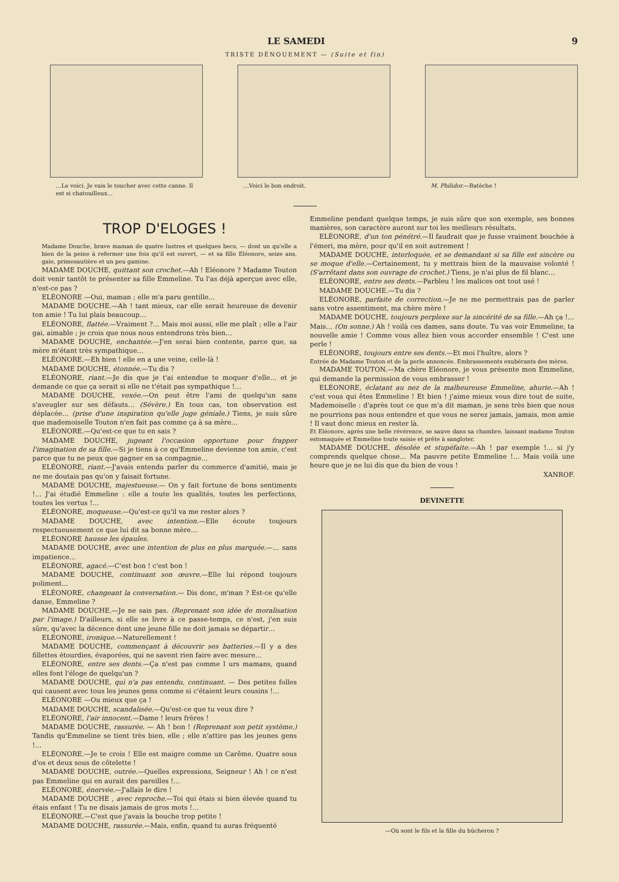LE SAMEDI 9
TRISTE DÉNOUEMENT — (Suite et fin)
…Le voici. Je vais le toucher avec cette canne. Il est si chatouilleux…
…Voici le bon endroit. M. Philidor.—Batèche !
TROP D'ELOGES !
Madame Douche, brave maman de quatre lustres et quelques becs, — dont un qu'elle a bien de la peine à refermer une fois qu'il est ouvert, — et sa fille Eléonore, seize ans, gaie, primesautière et un peu gamine.
MADAME DOUCHE, quittant son crochet.—Ah ! Eléonore ? Madame Touton doit venir tantôt te présenter sa fille Emmeline. Tu l'as déjà aperçue avec elle, n'est-ce pas ?
ELÉONORE —Oui, maman ; elle m'a paru gentille…
MADAME DOUCHE.—Ah ! tant mieux, car elle serait heureuse de devenir ton amie ! Tu lui plais beaucoup…
ELÉONORE, flattée.—Vraiment ?… Mais moi aussi, elle me plaît ; elle a l'air gai, aimable ; je crois que nous nous entendrons très bien…
MADAME DOUCHE, enchantée.—J'en serai bien contente, parce que, sa mère m'étant très sympathique…
ELÉONORE.—Eh bien ! elle en a une veine, celle-là !
MADAME DOUCHE, étonnée.—Tu dis ?
ELÉONORE, riant.—Je dis que je t'ai entendue te moquer d'elle… et je demande ce que ça serait si elle ne t'était pas sympathique !…
MADAME DOUCHE, vexée.—On peut être l'ami de quelqu'un sans s'aveugler sur ses défauts… (Sévère.) En tous cas, ton observation est déplacée… (prise d'une inspiration qu'elle juge géniale.) Tiens, je suis sûre que mademoiselle Touton n'en fait pas comme ça à sa mère…
ELÉONORE.—Qu'est-ce que tu en sais ?
MADAME DOUCHE, jugeant l'occasion opportune pour frapper l'imagination de sa fille.—Si je tiens à ce qu'Emmeline devienne ton amie, c'est parce que tu ne peux que gagner en sa compagnie…
ELÉONORE, riant.—J'avais entendu parler du commerce d'amitié, mais je ne me doutais pas qu'on y faisait fortune.
MADAME DOUCHE, majestueuse.— On y fait fortune de bons sentiments !… J'ai étudié Emmeline : elle a toute les qualités, toutes les perfections, toutes les vertus !…
ELÉONORE, moqueuse.—Qu'est-ce qu'il va me rester alors ?
MADAME DOUCHE, avec intention.—Elle écoute toujours respectueusement ce que lui dit sa bonne mère…
ELÉONORE hausse les épaules.
MADAME DOUCHE, avec une intention de plus en plus marquée.—… sans impatience…
ELÉONORE, agacé.—C'est bon ! c'est bon !
MADAME DOUCHE, continuant son œuvre.—Elle lui répond toujours poliment…
ELÉONORE, changeant la conversation.— Dis donc, m'man ? Est-ce qu'elle danse, Emmeline ?
MADAME DOUCHE.—Je ne sais pas. (Reprenant son idée de moralisation par l'image.) D'ailleurs, si elle se livre à ce passe-temps, ce n'est, j'en suis sûre, qu'avec la décence dont une jeune fille ne doit jamais se départir…
ELÉONORE, ironique.—Naturellement !
MADAME DOUCHE, commençant à découvrir ses batteries.—Il y a des fillettes étourdies, évaporées, qui ne savent rien faire avec mesure…
ELÉONORE, entre ses dents.—Ça n'est pas comme l urs mamans, quand elles font l'éloge de quelqu'un ?
MADAME DOUCHE, qui n'a pas entendu, continuant. — Des petites folles qui causent avec tous les jeunes gens comme si c'étaient leurs cousins !…
ELÉONORE —Ou mieux que ça !
MADAME DOUCHE, scandalisée.—Qu'est-ce que tu veux dire ?
ELÉONORE, l'air innocent.—Dame ! leurs frères !
MADAME DOUCHE, rassurée. — Ah ! bon ! (Reprenant son petit système.) Tandis qu'Emmeline se tient très bien, elle ; elle n'attire pas les jeunes gens !…
ELÉONORE.—Je te crois ! Elle est maigre comme un Carême. Quatre sous d'os et deux sous de côtelette !
MADAME DOUCHE, outrée.—Quelles expressions, Seigneur ! Ah ! ce n'est pas Emmeline qui en aurait des pareilles !…
ELÉONORE, énervée.—J'allais le dire !
MADAME DOUCHE , avec reproche.—Toi qui étais si bien élevée quand tu étais enfant ! Tu ne disais jamais de gros mots !…
ELÉONORE.—C'est que j'avais la bouche trop petite !
MADAME DOUCHE, rassurée.—Mais, enfin, quand tu auras fréquenté
Emmeline pendant quelque temps, je suis sûre que son exemple, ses bonnes manières, son caractère auront sur toi les meilleurs résultats.
ELÉONORE, d'un ton pénétré.—Il faudrait que je fusse vraiment bouchée à l'émeri, ma mère, pour qu'il en soit autrement !
MADAME DOUCHE, interloquée, et se demandant si sa fille est sincère ou se moque d'elle.—Certainement, tu y mettrais bien de la mauvaise volonté ! (S'arrêtant dans son ouvrage de crochet.) Tiens, je n'ai plus de fil blanc…
ELÉONORE, entre ses dents.—Parbleu ! les malices ont tout usé !
MADAME DOUCHE.—Tu dis ?
ELÉONORE, parfaite de correction.—Je ne me permettrais pas de parler sans votre assentiment, ma chère mère !
MADAME DOUCHE, toujours perplexe sur la sincérité de sa fille.—Ah ça !… Mais… (On sonne.) Ah ! voilà ces dames, sans doute. Tu vas voir Emmeline, ta nouvelle amie ! Comme vous allez bien vous accorder ensemble ! C'est une perle !
ELÉONORE, toujours entre ses dents.—Et moi l'huître, alors ?
Entrée de Madame Touton et de la perle annoncée. Embrassements exubérants des mères.
MADAME TOUTON.—Ma chère Eléonore, je vous présente mon Emmeline, qui demande la permission de vous embrasser !
ELÉONORE, éclatant au nez de la malheureuse Emmeline, ahurie.—Ah ! c'est vous qui êtes Emmeline ! Et bien ! j'aime mieux vous dire tout de suite, Mademoiselle : d'après tout ce que m'a dit maman, je sens très bien que nous ne pourrions pas nous entendre et que vous ne serez jamais, jamais, mon amie ! Il vaut donc mieux en rester là.
Et Eléonore, après une belle révérence, se sauve dans sa chambre, laissant madame Touton estomaquée et Emmeline toute saisie et prête à sangloter.
MADAME DOUCHE, désolée et stupéfaite.—Ah ! par exemple !… si j'y comprends quelque chose… Ma pauvre petite Emmeline !… Mais voilà une heure que je ne lui dis que du bien de vous !
XANROF.
DEVINETTE
—Où sont le fils et la fille du bûcheron ?